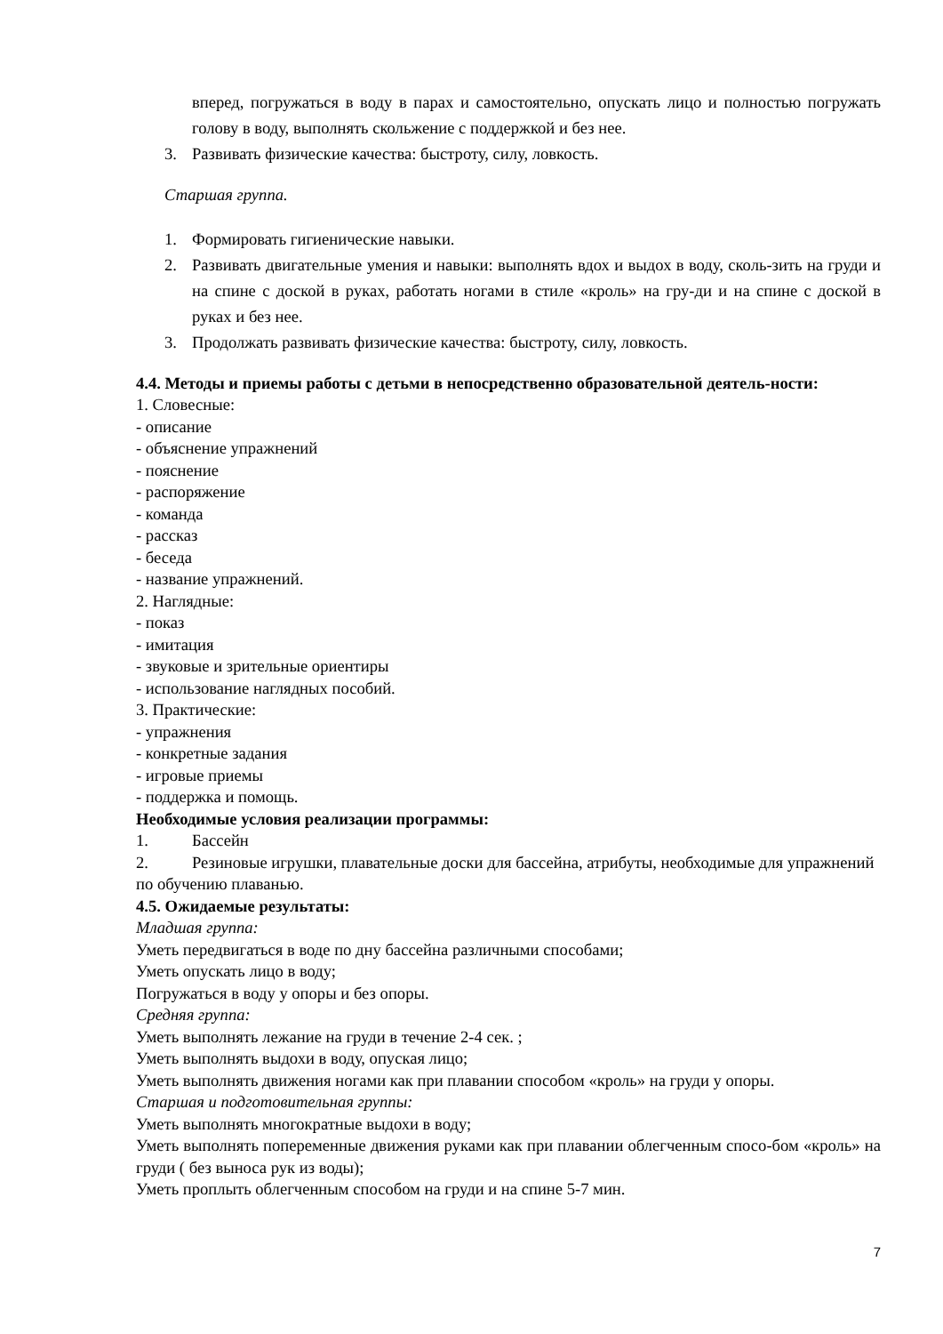вперед, погружаться в воду в парах и самостоятельно, опускать лицо и полностью погружать голову в воду, выполнять скольжение с поддержкой и без нее.
3. Развивать физические качества: быстроту, силу, ловкость.
Старшая группа.
1. Формировать гигиенические навыки.
2. Развивать двигательные умения и навыки: выполнять вдох и выдох в воду, сколь-зить на груди и на спине с доской в руках, работать ногами в стиле «кроль» на гру-ди и на спине с доской в руках и без нее.
3. Продолжать развивать физические качества: быстроту, силу, ловкость.
4.4. Методы и приемы работы с детьми в непосредственно образовательной деятель-ности:
1. Словесные:
- описание
- объяснение упражнений
- пояснение
- распоряжение
- команда
- рассказ
- беседа
- название упражнений.
2. Наглядные:
- показ
- имитация
- звуковые и зрительные ориентиры
- использование наглядных пособий.
3. Практические:
- упражнения
- конкретные задания
- игровые приемы
- поддержка и помощь.
Необходимые условия реализации программы:
1. Бассейн
2. Резиновые игрушки, плавательные доски для бассейна, атрибуты, необходимые для упражнений по обучению плаванью.
4.5. Ожидаемые результаты:
Младшая группа:
Уметь передвигаться в воде по дну бассейна различными способами;
Уметь опускать лицо в воду;
Погружаться в воду у опоры и без опоры.
Средняя группа:
Уметь выполнять лежание на груди в течение 2-4 сек. ;
Уметь выполнять выдохи в воду, опуская лицо;
Уметь выполнять движения ногами как при плавании способом «кроль» на груди у опоры.
Старшая и подготовительная группы:
Уметь выполнять многократные выдохи в воду;
Уметь выполнять попеременные движения руками как при плавании облегченным спосо-бом «кроль» на груди ( без выноса рук из воды);
Уметь проплыть облегченным способом на груди и на спине 5-7 мин.
7